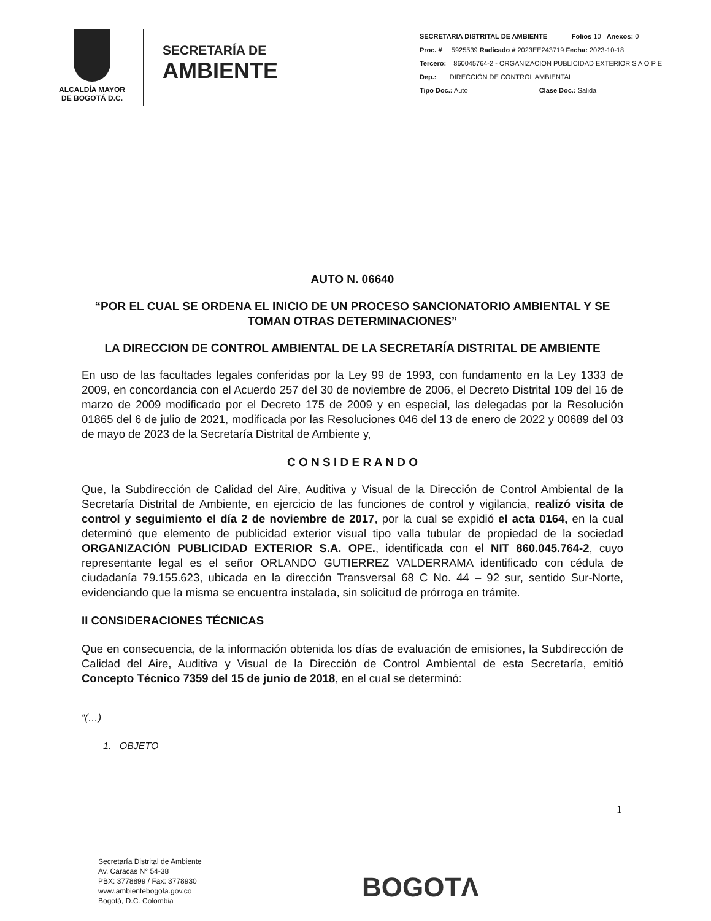ALCALDÍA MAYOR
DE BOGOTÁ D.C.
SECRETARÍA DE
AMBIENTE
SECRETARIA DISTRITAL DE AMBIENTE Folios 10 Anexos: 0
Proc. # 5925539 Radicado # 2023EE243719 Fecha: 2023-10-18
Tercero: 860045764-2 - ORGANIZACION PUBLICIDAD EXTERIOR S A O P E
Dep.: DIRECCIÓN DE CONTROL AMBIENTAL
Tipo Doc.: Auto Clase Doc.: Salida
AUTO N. 06640
“POR EL CUAL SE ORDENA EL INICIO DE UN PROCESO SANCIONATORIO AMBIENTAL Y SE TOMAN OTRAS DETERMINACIONES”
LA DIRECCION DE CONTROL AMBIENTAL DE LA SECRETARÍA DISTRITAL DE AMBIENTE
En uso de las facultades legales conferidas por la Ley 99 de 1993, con fundamento en la Ley 1333 de 2009, en concordancia con el Acuerdo 257 del 30 de noviembre de 2006, el Decreto Distrital 109 del 16 de marzo de 2009 modificado por el Decreto 175 de 2009 y en especial, las delegadas por la Resolución 01865 del 6 de julio de 2021, modificada por las Resoluciones 046 del 13 de enero de 2022 y 00689 del 03 de mayo de 2023 de la Secretaría Distrital de Ambiente y,
C O N S I D E R A N D O
Que, la Subdirección de Calidad del Aire, Auditiva y Visual de la Dirección de Control Ambiental de la Secretaría Distrital de Ambiente, en ejercicio de las funciones de control y vigilancia, realizó visita de control y seguimiento el día 2 de noviembre de 2017, por la cual se expidió el acta 0164, en la cual determinó que elemento de publicidad exterior visual tipo valla tubular de propiedad de la sociedad ORGANIZACIÓN PUBLICIDAD EXTERIOR S.A. OPE., identificada con el NIT 860.045.764-2, cuyo representante legal es el señor ORLANDO GUTIERREZ VALDERRAMA identificado con cédula de ciudadanía 79.155.623, ubicada en la dirección Transversal 68 C No. 44 – 92 sur, sentido Sur-Norte, evidenciando que la misma se encuentra instalada, sin solicitud de prórroga en trámite.
II CONSIDERACIONES TÉCNICAS
Que en consecuencia, de la información obtenida los días de evaluación de emisiones, la Subdirección de Calidad del Aire, Auditiva y Visual de la Dirección de Control Ambiental de esta Secretaría, emitió Concepto Técnico 7359 del 15 de junio de 2018, en el cual se determinó:
“(…)
1. OBJETO
1
Secretaría Distrital de Ambiente
Av. Caracas N° 54-38
PBX: 3778899 / Fax: 3778930
www.ambientebogota.gov.co
Bogotá, D.C. Colombia
BOGOTΛ